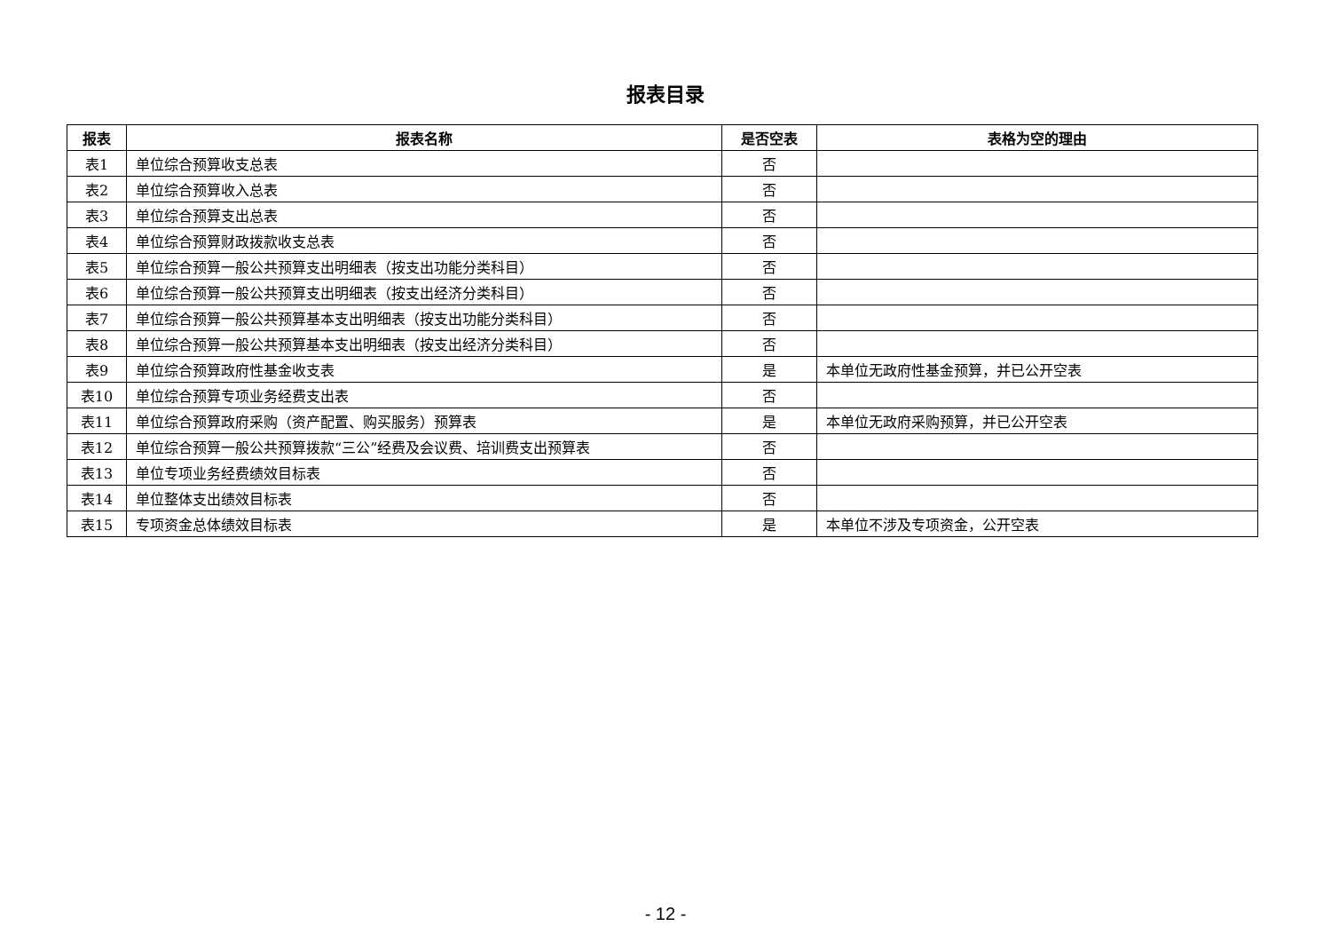报表目录
| 报表 | 报表名称 | 是否空表 | 表格为空的理由 |
| --- | --- | --- | --- |
| 表1 | 单位综合预算收支总表 | 否 | |
| 表2 | 单位综合预算收入总表 | 否 | |
| 表3 | 单位综合预算支出总表 | 否 | |
| 表4 | 单位综合预算财政拨款收支总表 | 否 | |
| 表5 | 单位综合预算一般公共预算支出明细表（按支出功能分类科目） | 否 | |
| 表6 | 单位综合预算一般公共预算支出明细表（按支出经济分类科目） | 否 | |
| 表7 | 单位综合预算一般公共预算基本支出明细表（按支出功能分类科目） | 否 | |
| 表8 | 单位综合预算一般公共预算基本支出明细表（按支出经济分类科目） | 否 | |
| 表9 | 单位综合预算政府性基金收支表 | 是 | 本单位无政府性基金预算，并已公开空表 |
| 表10 | 单位综合预算专项业务经费支出表 | 否 | |
| 表11 | 单位综合预算政府采购（资产配置、购买服务）预算表 | 是 | 本单位无政府采购预算，并已公开空表 |
| 表12 | 单位综合预算一般公共预算拨款“三公”经费及会议费、培训费支出预算表 | 否 | |
| 表13 | 单位专项业务经费绩效目标表 | 否 | |
| 表14 | 单位整体支出绩效目标表 | 否 | |
| 表15 | 专项资金总体绩效目标表 | 是 | 本单位不涉及专项资金，公开空表 |
- 12 -